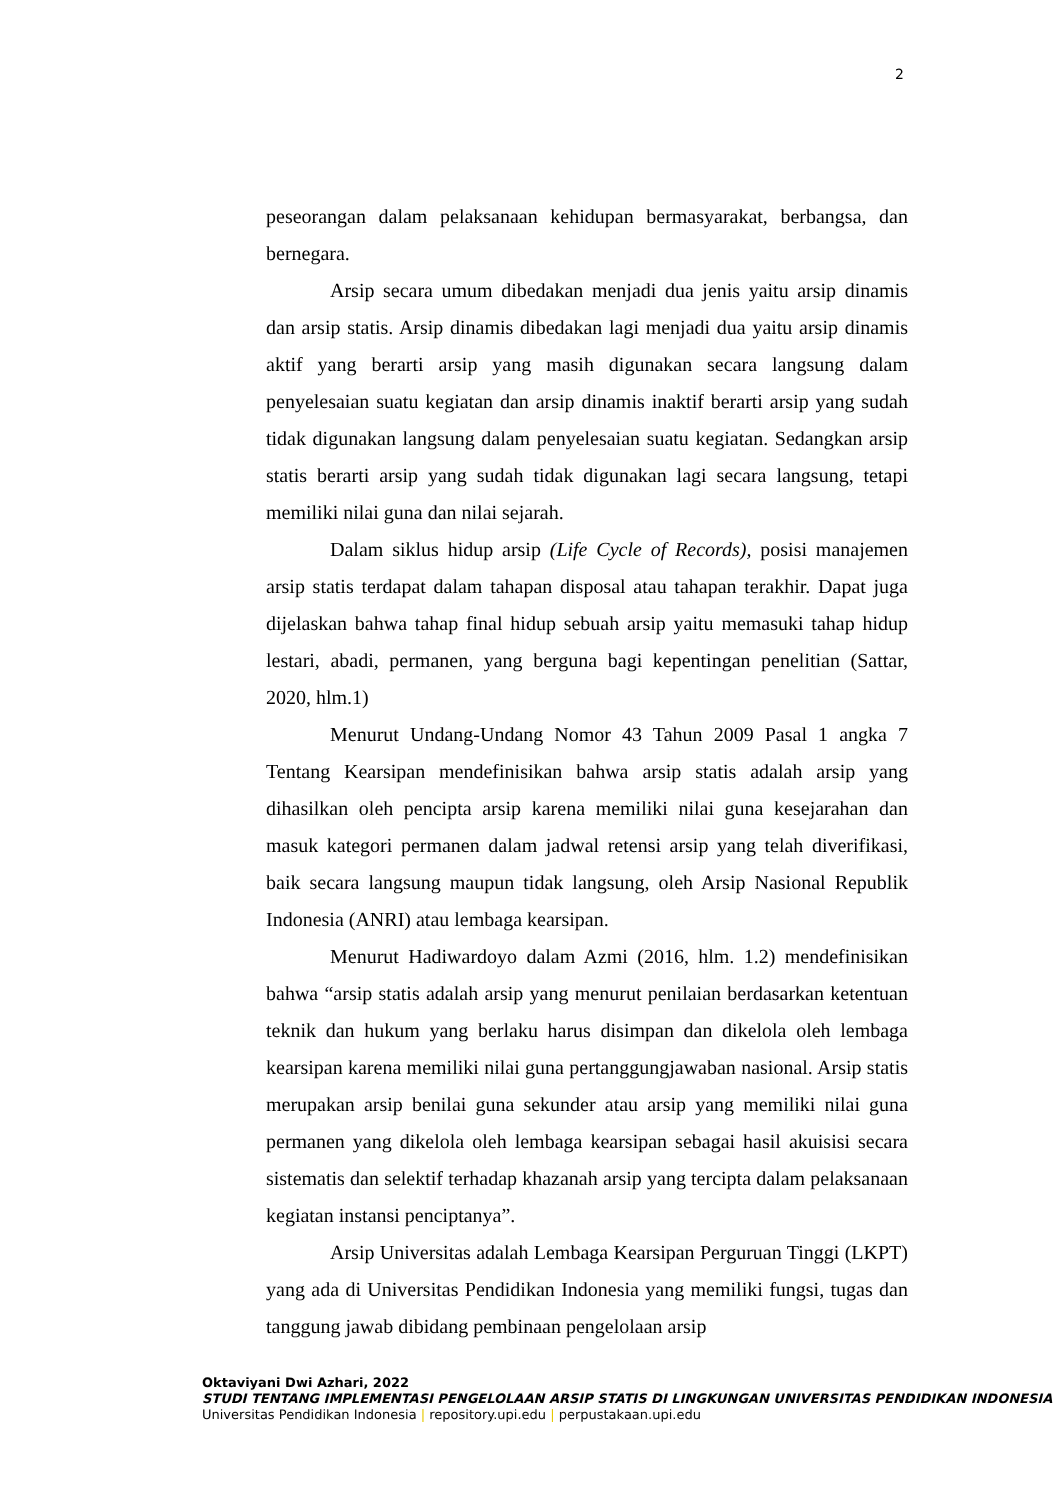2
peseorangan dalam pelaksanaan kehidupan bermasyarakat, berbangsa, dan bernegara.
Arsip secara umum dibedakan menjadi dua jenis yaitu arsip dinamis dan arsip statis. Arsip dinamis dibedakan lagi menjadi dua yaitu arsip dinamis aktif yang berarti arsip yang masih digunakan secara langsung dalam penyelesaian suatu kegiatan dan arsip dinamis inaktif berarti arsip yang sudah tidak digunakan langsung dalam penyelesaian suatu kegiatan. Sedangkan arsip statis berarti arsip yang sudah tidak digunakan lagi secara langsung, tetapi memiliki nilai guna dan nilai sejarah.
Dalam siklus hidup arsip (Life Cycle of Records), posisi manajemen arsip statis terdapat dalam tahapan disposal atau tahapan terakhir. Dapat juga dijelaskan bahwa tahap final hidup sebuah arsip yaitu memasuki tahap hidup lestari, abadi, permanen, yang berguna bagi kepentingan penelitian (Sattar, 2020, hlm.1)
Menurut Undang-Undang Nomor 43 Tahun 2009 Pasal 1 angka 7 Tentang Kearsipan mendefinisikan bahwa arsip statis adalah arsip yang dihasilkan oleh pencipta arsip karena memiliki nilai guna kesejarahan dan masuk kategori permanen dalam jadwal retensi arsip yang telah diverifikasi, baik secara langsung maupun tidak langsung, oleh Arsip Nasional Republik Indonesia (ANRI) atau lembaga kearsipan.
Menurut Hadiwardoyo dalam Azmi (2016, hlm. 1.2) mendefinisikan bahwa “arsip statis adalah arsip yang menurut penilaian berdasarkan ketentuan teknik dan hukum yang berlaku harus disimpan dan dikelola oleh lembaga kearsipan karena memiliki nilai guna pertanggungjawaban nasional. Arsip statis merupakan arsip benilai guna sekunder atau arsip yang memiliki nilai guna permanen yang dikelola oleh lembaga kearsipan sebagai hasil akuisisi secara sistematis dan selektif terhadap khazanah arsip yang tercipta dalam pelaksanaan kegiatan instansi penciptanya”.
Arsip Universitas adalah Lembaga Kearsipan Perguruan Tinggi (LKPT) yang ada di Universitas Pendidikan Indonesia yang memiliki fungsi, tugas dan tanggung jawab dibidang pembinaan pengelolaan arsip
Oktaviyani Dwi Azhari, 2022
STUDI TENTANG IMPLEMENTASI PENGELOLAAN ARSIP STATIS DI LINGKUNGAN UNIVERSITAS PENDIDIKAN INDONESIA
Universitas Pendidikan Indonesia | repository.upi.edu | perpustakaan.upi.edu